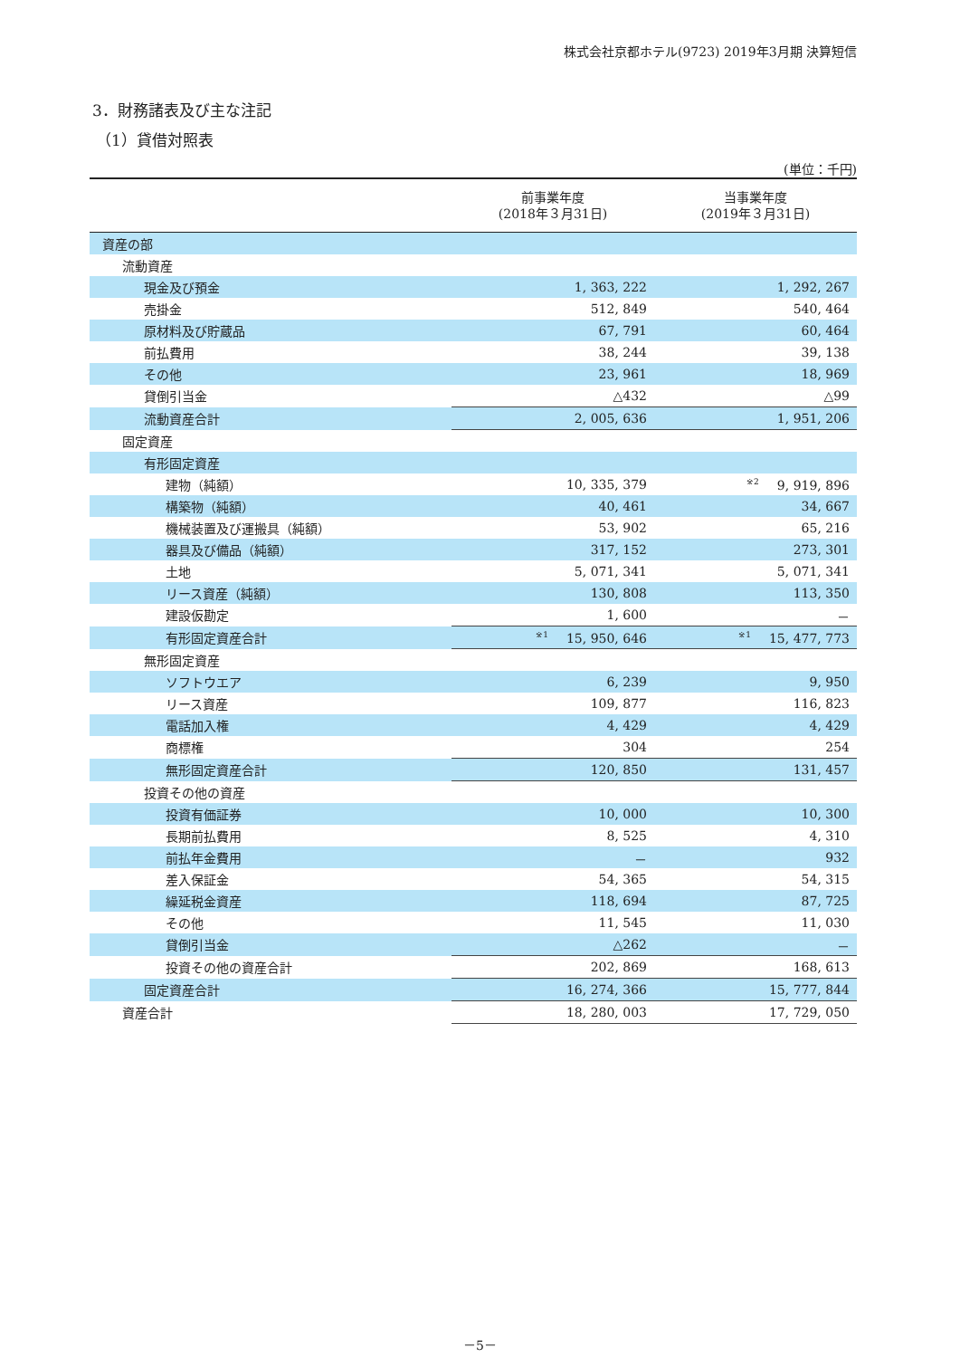株式会社京都ホテル(9723) 2019年3月期 決算短信
3．財務諸表及び主な注記
（1）貸借対照表
(単位：千円)
| | 前事業年度 (2018年３月31日) | 当事業年度 (2019年３月31日) |
| --- | --- | --- |
| 資産の部 | | |
| 流動資産 | | |
| 現金及び預金 | 1, 363, 222 | 1, 292, 267 |
| 売掛金 | 512, 849 | 540, 464 |
| 原材料及び貯蔵品 | 67, 791 | 60, 464 |
| 前払費用 | 38, 244 | 39, 138 |
| その他 | 23, 961 | 18, 969 |
| 貸倒引当金 | △432 | △99 |
| 流動資産合計 | 2, 005, 636 | 1, 951, 206 |
| 固定資産 | | |
| 有形固定資産 | | |
| 建物（純額） | 10, 335, 379 | <sup>※2</sup>9, 919, 896 |
| 構築物（純額） | 40, 461 | 34, 667 |
| 機械装置及び運搬具（純額） | 53, 902 | 65, 216 |
| 器具及び備品（純額） | 317, 152 | 273, 301 |
| 土地 | 5, 071, 341 | 5, 071, 341 |
| リース資産（純額） | 130, 808 | 113, 350 |
| 建設仮勘定 | 1, 600 | － |
| 有形固定資産合計 | <sup>※1</sup>15, 950, 646 | <sup>※1</sup>15, 477, 773 |
| 無形固定資産 | | |
| ソフトウエア | 6, 239 | 9, 950 |
| リース資産 | 109, 877 | 116, 823 |
| 電話加入権 | 4, 429 | 4, 429 |
| 商標権 | 304 | 254 |
| 無形固定資産合計 | 120, 850 | 131, 457 |
| 投資その他の資産 | | |
| 投資有価証券 | 10, 000 | 10, 300 |
| 長期前払費用 | 8, 525 | 4, 310 |
| 前払年金費用 | － | 932 |
| 差入保証金 | 54, 365 | 54, 315 |
| 繰延税金資産 | 118, 694 | 87, 725 |
| その他 | 11, 545 | 11, 030 |
| 貸倒引当金 | △262 | － |
| 投資その他の資産合計 | 202, 869 | 168, 613 |
| 固定資産合計 | 16, 274, 366 | 15, 777, 844 |
| 資産合計 | 18, 280, 003 | 17, 729, 050 |
－5－